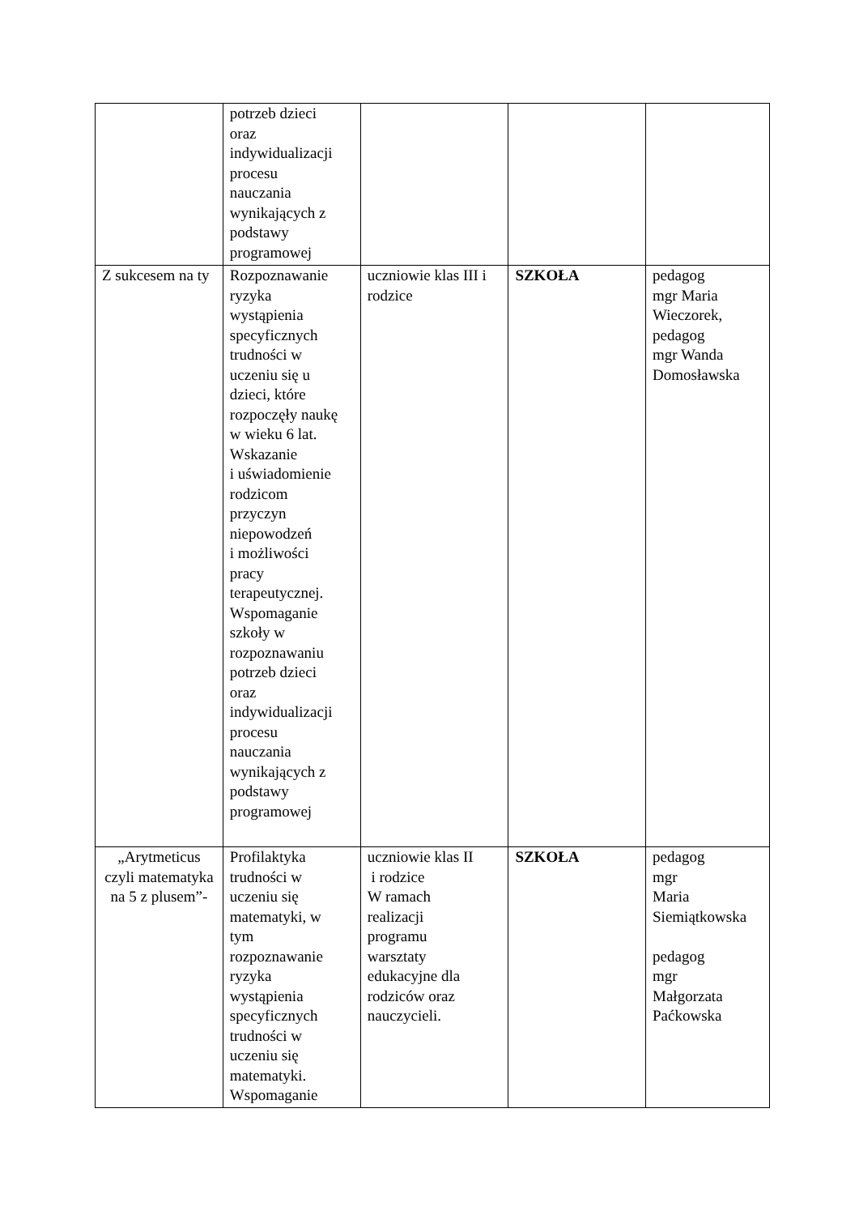| | potrzeb dzieci oraz indywidualizacji procesu nauczania wynikających z podstawy programowej | | | |
| Z sukcesem na ty | Rozpoznawanie ryzyka wystąpienia specyficznych trudności w uczeniu się u dzieci, które rozpoczęły naukę w wieku 6 lat. Wskazanie i uświadomienie rodzicom przyczyn niepowodzeń i możliwości pracy terapeutycznej. Wspomaganie szkoły w rozpoznawaniu potrzeb dzieci oraz indywidualizacji procesu nauczania wynikających z podstawy programowej | uczniowie klas III i rodzice | SZKOŁA | pedagog mgr Maria Wieczorek, pedagog mgr Wanda Domosławska |
| „Arytmeticus czyli matematyka na 5 z plusem”- | Profilaktyka trudności w uczeniu się matematyki, w tym rozpoznawanie ryzyka wystąpienia specyficznych trudności w uczeniu się matematyki. Wspomaganie | uczniowie klas II i rodzice W ramach realizacji programu warsztaty edukacyjne dla rodziców oraz nauczycieli. | SZKOŁA | pedagog mgr Maria Siemiątkowska pedagog mgr Małgorzata Paćkowska |